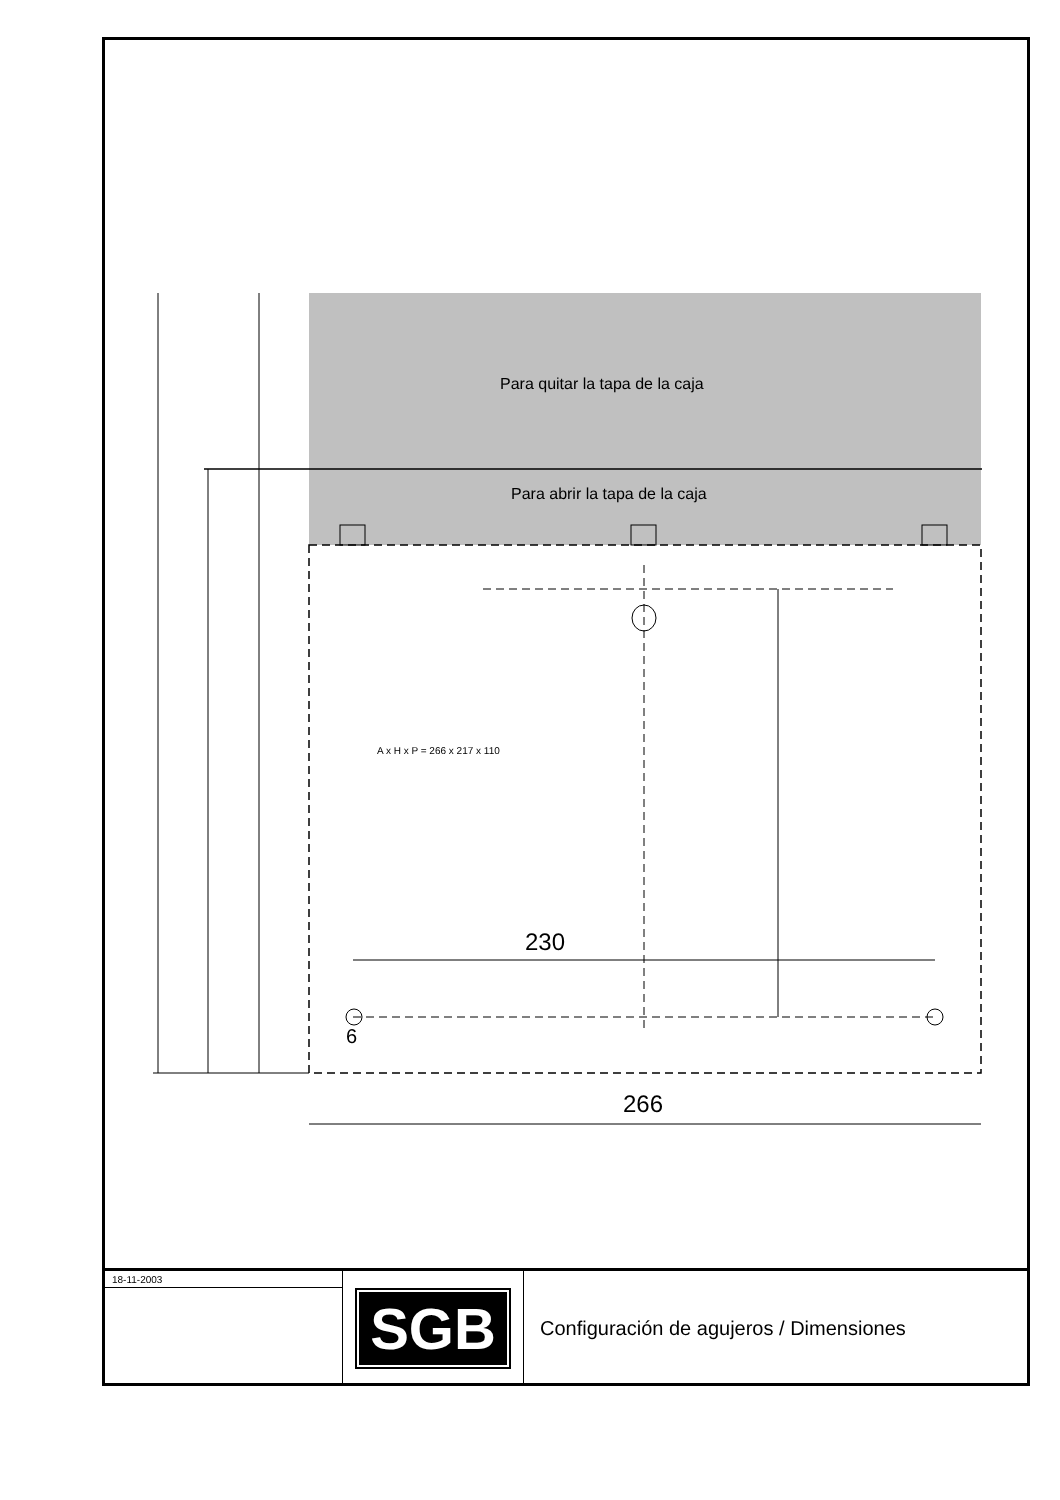Para quitar la tapa de la caja
Para abrir la tapa de la caja
A x H x P = 266 x 217 x 110
230
6
266
18-11-2003
SGB
Configuración de agujeros / Dimensiones